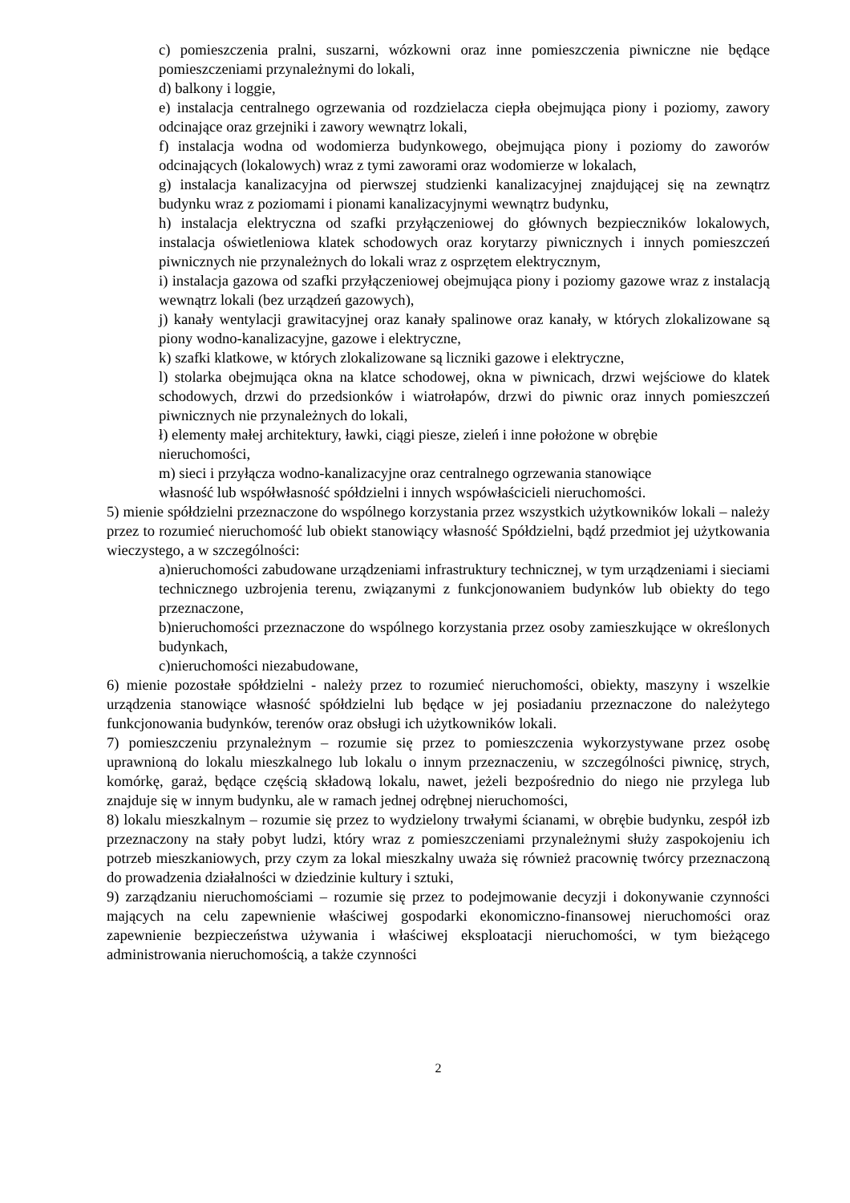c) pomieszczenia pralni, suszarni, wózkowni oraz inne pomieszczenia piwniczne nie będące pomieszczeniami przynależnymi do lokali,
d) balkony i loggie,
e) instalacja centralnego ogrzewania od rozdzielacza ciepła obejmująca piony i poziomy, zawory odcinające oraz grzejniki i zawory wewnątrz lokali,
f) instalacja wodna od wodomierza budynkowego, obejmująca piony i poziomy do zaworów odcinających (lokalowych) wraz z tymi zaworami oraz wodomierze w lokalach,
g) instalacja kanalizacyjna od pierwszej studzienki kanalizacyjnej znajdującej się na zewnątrz budynku wraz z poziomami i pionami kanalizacyjnymi wewnątrz budynku,
h) instalacja elektryczna od szafki przyłączeniowej do głównych bezpieczników lokalowych, instalacja oświetleniowa klatek schodowych oraz korytarzy piwnicznych i innych pomieszczeń piwnicznych nie przynależnych do lokali wraz z osprzętem elektrycznym,
i) instalacja gazowa od szafki przyłączeniowej obejmująca piony i poziomy gazowe wraz z instalacją wewnątrz lokali (bez urządzeń gazowych),
j) kanały wentylacji grawitacyjnej oraz kanały spalinowe oraz kanały, w których zlokalizowane są piony wodno-kanalizacyjne, gazowe i elektryczne,
k) szafki klatkowe, w których zlokalizowane są liczniki gazowe i elektryczne,
l) stolarka obejmująca okna na klatce schodowej, okna w piwnicach, drzwi wejściowe do klatek schodowych, drzwi do przedsionków i wiatrołapów, drzwi do piwnic oraz innych pomieszczeń piwnicznych nie przynależnych do lokali,
ł) elementy małej architektury, ławki, ciągi piesze, zieleń i inne położone w obrębie
nieruchomości,
m) sieci i przyłącza wodno-kanalizacyjne oraz centralnego ogrzewania stanowiące
własność lub współwłasność spółdzielni i innych wspówłaścicieli nieruchomości.
5) mienie spółdzielni przeznaczone do wspólnego korzystania przez wszystkich użytkowników lokali – należy przez to rozumieć nieruchomość lub obiekt stanowiący własność Spółdzielni, bądź przedmiot jej użytkowania wieczystego, a w szczególności:
a)nieruchomości zabudowane urządzeniami infrastruktury technicznej, w tym urządzeniami i sieciami technicznego uzbrojenia terenu, związanymi z funkcjonowaniem budynków lub obiekty do tego przeznaczone,
b)nieruchomości przeznaczone do wspólnego korzystania przez osoby zamieszkujące w określonych budynkach,
c)nieruchomości niezabudowane,
6) mienie pozostałe spółdzielni - należy przez to rozumieć nieruchomości, obiekty, maszyny i wszelkie urządzenia stanowiące własność spółdzielni lub będące w jej posiadaniu przeznaczone do należytego funkcjonowania budynków, terenów oraz obsługi ich użytkowników lokali.
7) pomieszczeniu przynależnym – rozumie się przez to pomieszczenia wykorzystywane przez osobę uprawnioną do lokalu mieszkalnego lub lokalu o innym przeznaczeniu, w szczególności piwnicę, strych, komórkę, garaż, będące częścią składową lokalu, nawet, jeżeli bezpośrednio do niego nie przylega lub znajduje się w innym budynku, ale w ramach jednej odrębnej nieruchomości,
8) lokalu mieszkalnym – rozumie się przez to wydzielony trwałymi ścianami, w obrębie budynku, zespół izb przeznaczony na stały pobyt ludzi, który wraz z pomieszczeniami przynależnymi służy zaspokojeniu ich potrzeb mieszkaniowych, przy czym za lokal mieszkalny uważa się również pracownię twórcy przeznaczoną do prowadzenia działalności w dziedzinie kultury i sztuki,
9) zarządzaniu nieruchomościami – rozumie się przez to podejmowanie decyzji i dokonywanie czynności mających na celu zapewnienie właściwej gospodarki ekonomiczno-finansowej nieruchomości oraz zapewnienie bezpieczeństwa używania i właściwej eksploatacji nieruchomości, w tym bieżącego administrowania nieruchomością, a także czynności
2